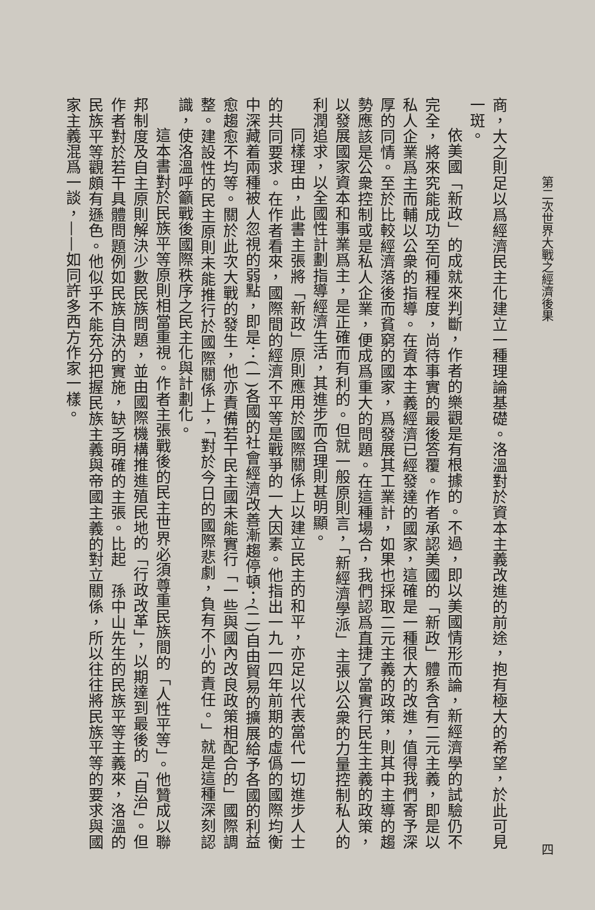第二次世界大戰之經濟後果 四
商，大之則足以爲經濟民主化建立一種理論基礎。洛溫對於資本主義改進的前途，抱有極大的希望，於此可見一斑。
依美國「新政」的成就來判斷，作者的樂觀是有根據的。不過，即以美國情形而論，新經濟學的試驗仍不完全，將來究能成功至何種程度，尚待事實的最後答覆。作者承認美國的「新政」體系含有二元主義，即是以私人企業爲主而輔以公衆的指導。在資本主義經濟已經發達的國家，這確是一種很大的改進，值得我們寄予深厚的同情。至於比較經濟落後而貧窮的國家，爲發展其工業計，如果也採取二元主義的政策，則其中主導的趨勢應該是公衆控制或是私人企業，便成爲重大的問題。在這種場合，我們認爲直捷了當實行民生主義的政策，以發展國家資本和事業爲主，是正確而有利的。但就一般原則言，「新經濟學派」主張以公衆的力量控制私人的利潤追求，以全國性計劃指導經濟生活，其進步而合理則甚明顯。
同樣理由，此書主張將「新政」原則應用於國際關係上以建立民主的和平，亦足以代表當代一切進步人士的共同要求。在作者看來，國際間的經濟不平等是戰爭的一大因素。他指出一九一四年前期的虛僞的國際均衡中深藏着兩種被人忽視的弱點，即是：(一)各國的社會經濟改善漸趨停頓；(二)自由貿易的擴展給予各國的利益愈趨愈不均等。關於此次大戰的發生，他亦責備若干民主國未能實行「一些與國內改良政策相配合的」國際調整。建設性的民主原則未能推行於國際關係上，「對於今日的國際悲劇，負有不小的責任。」就是這種深刻認識，使洛溫呼籲戰後國際秩序之民主化與計劃化。
這本書對於民族平等原則相當重視。作者主張戰後的民主世界必須尊重民族間的「人性平等」。他贊成以聯邦制度及自主原則解決少數民族問題，並由國際機構推進殖民地的「行政改革」，以期達到最後的「自治」。但作者對於若干具體問題例如民族自決的實施，缺乏明確的主張。比起　孫中山先生的民族平等主義來，洛溫的民族平等觀頗有遜色。他似乎不能充分把握民族主義與帝國主義的對立關係，所以往往將民族平等的要求與國家主義混爲一談，——如同許多西方作家一樣。